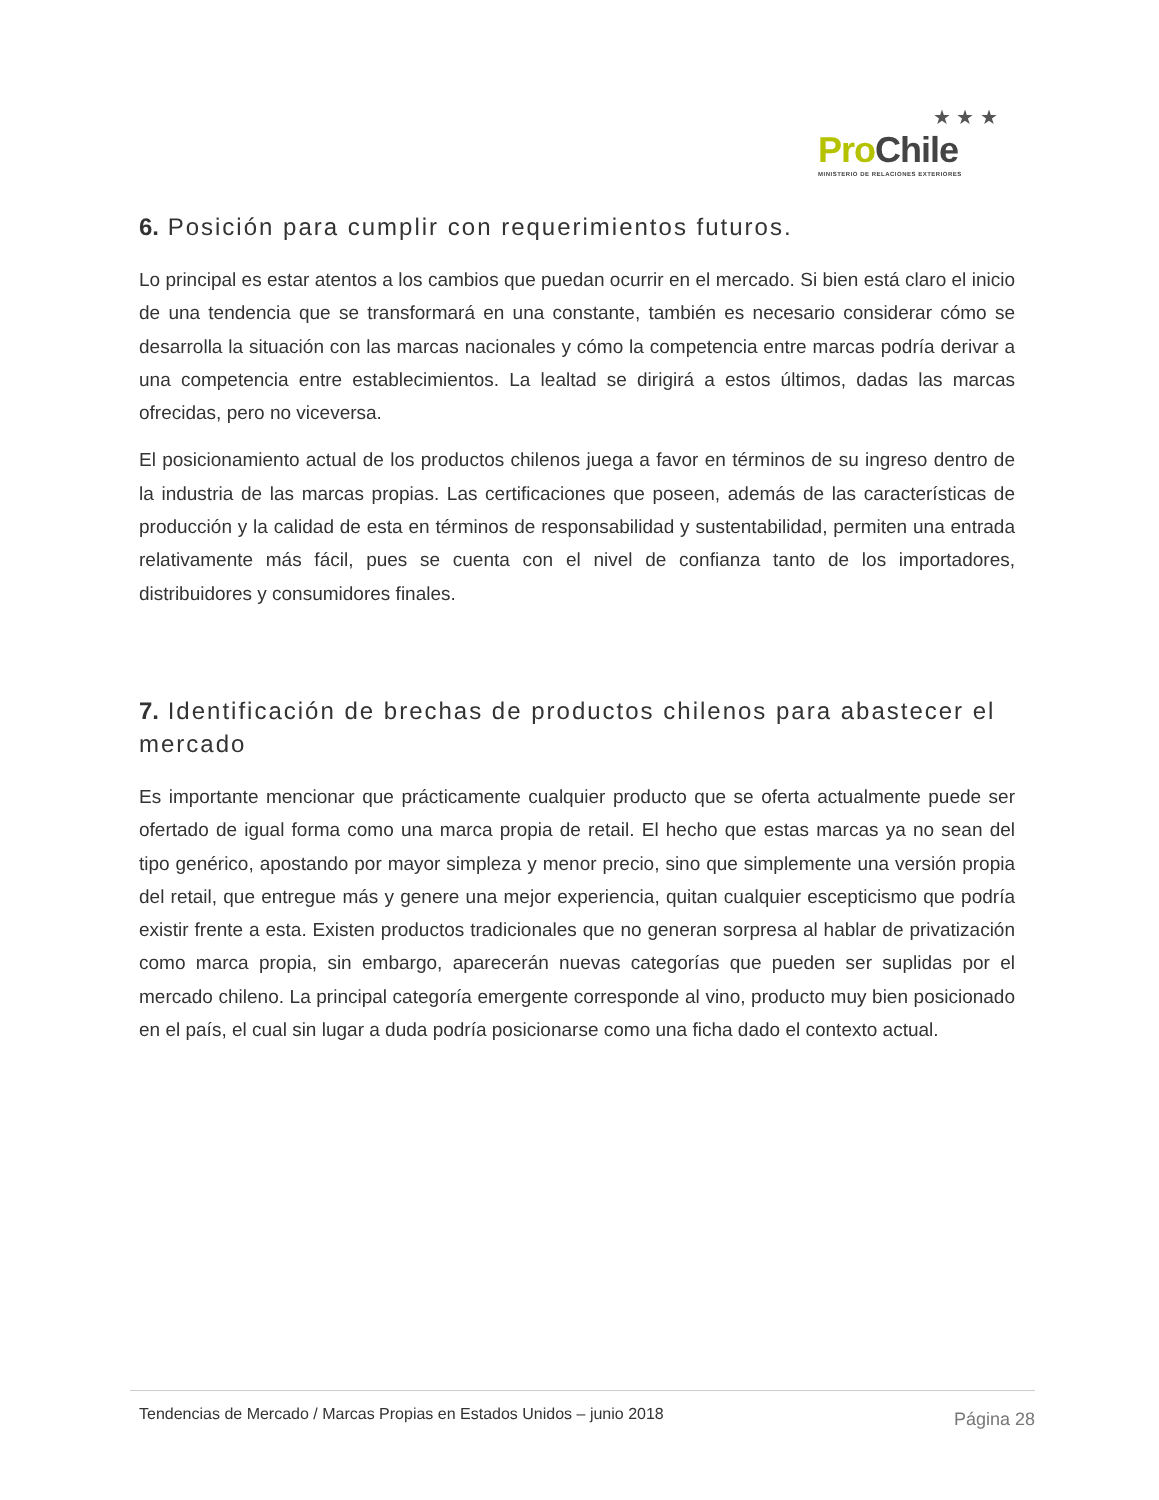★ ★ ★
Pro Chile
MINISTERIO DE RELACIONES EXTERIORES
6. Posición para cumplir con requerimientos futuros.
Lo principal es estar atentos a los cambios que puedan ocurrir en el mercado. Si bien está claro el inicio de una tendencia que se transformará en una constante, también es necesario considerar cómo se desarrolla la situación con las marcas nacionales y cómo la competencia entre marcas podría derivar a una competencia entre establecimientos. La lealtad se dirigirá a estos últimos, dadas las marcas ofrecidas, pero no viceversa.
El posicionamiento actual de los productos chilenos juega a favor en términos de su ingreso dentro de la industria de las marcas propias. Las certificaciones que poseen, además de las características de producción y la calidad de esta en términos de responsabilidad y sustentabilidad, permiten una entrada relativamente más fácil, pues se cuenta con el nivel de confianza tanto de los importadores, distribuidores y consumidores finales.
7. Identificación de brechas de productos chilenos para abastecer el mercado
Es importante mencionar que prácticamente cualquier producto que se oferta actualmente puede ser ofertado de igual forma como una marca propia de retail. El hecho que estas marcas ya no sean del tipo genérico, apostando por mayor simpleza y menor precio, sino que simplemente una versión propia del retail, que entregue más y genere una mejor experiencia, quitan cualquier escepticismo que podría existir frente a esta. Existen productos tradicionales que no generan sorpresa al hablar de privatización como marca propia, sin embargo, aparecerán nuevas categorías que pueden ser suplidas por el mercado chileno. La principal categoría emergente corresponde al vino, producto muy bien posicionado en el país, el cual sin lugar a duda podría posicionarse como una ficha dado el contexto actual.
Tendencias de Mercado / Marcas Propias en Estados Unidos – junio 2018 Página 28